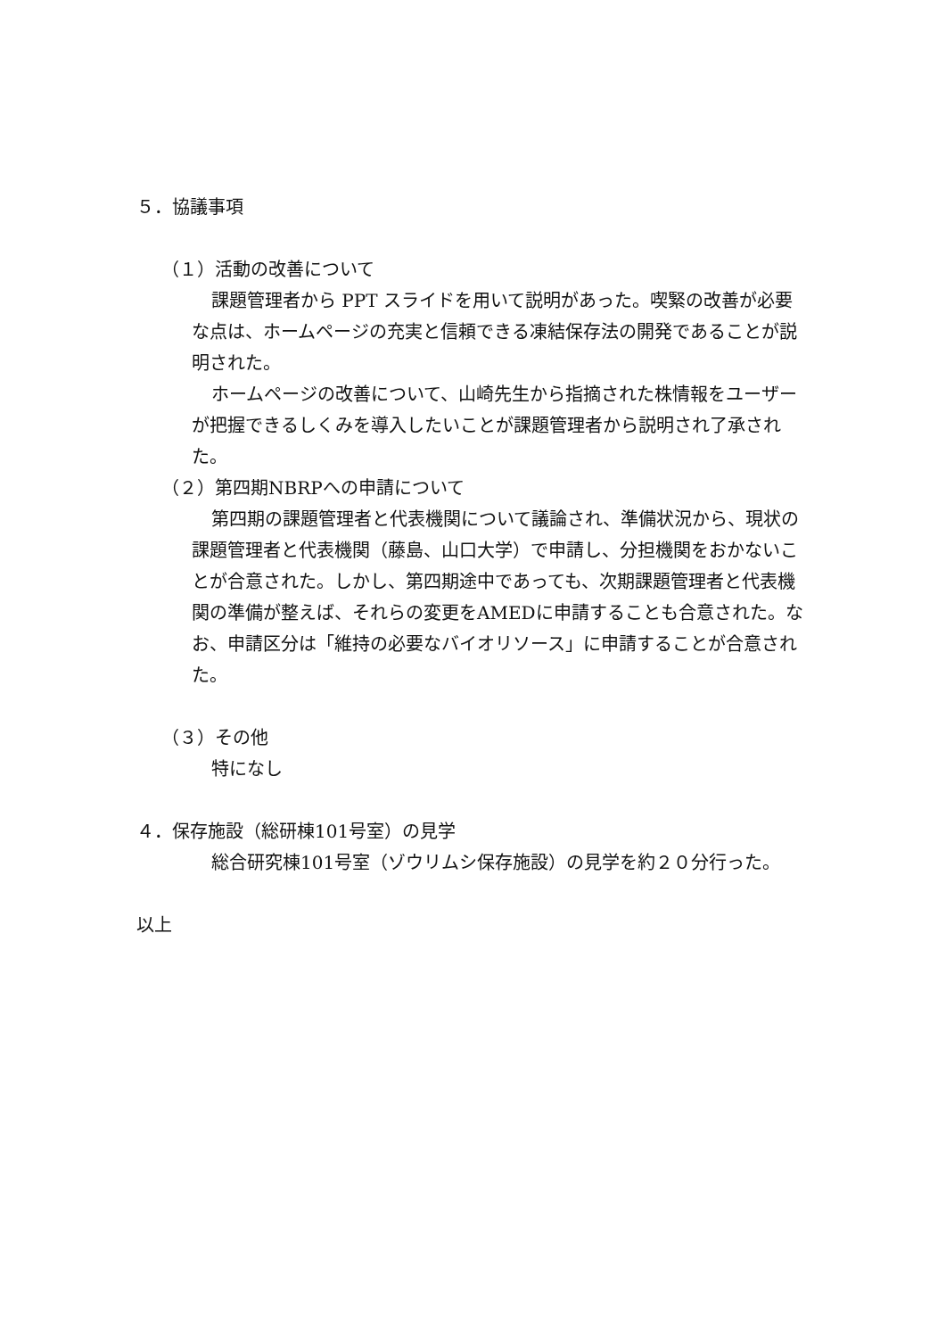５．協議事項
（１）活動の改善について
課題管理者から PPT スライドを用いて説明があった。喫緊の改善が必要な点は、ホームページの充実と信頼できる凍結保存法の開発であることが説明された。
ホームページの改善について、山崎先生から指摘された株情報をユーザーが把握できるしくみを導入したいことが課題管理者から説明され了承された。
（２）第四期NBRPへの申請について
第四期の課題管理者と代表機関について議論され、準備状況から、現状の課題管理者と代表機関（藤島、山口大学）で申請し、分担機関をおかないことが合意された。しかし、第四期途中であっても、次期課題管理者と代表機関の準備が整えば、それらの変更をAMEDに申請することも合意された。なお、申請区分は「維持の必要なバイオリソース」に申請することが合意された。
（３）その他
特になし
４．保存施設（総研棟101号室）の見学
総合研究棟101号室（ゾウリムシ保存施設）の見学を約２０分行った。
以上